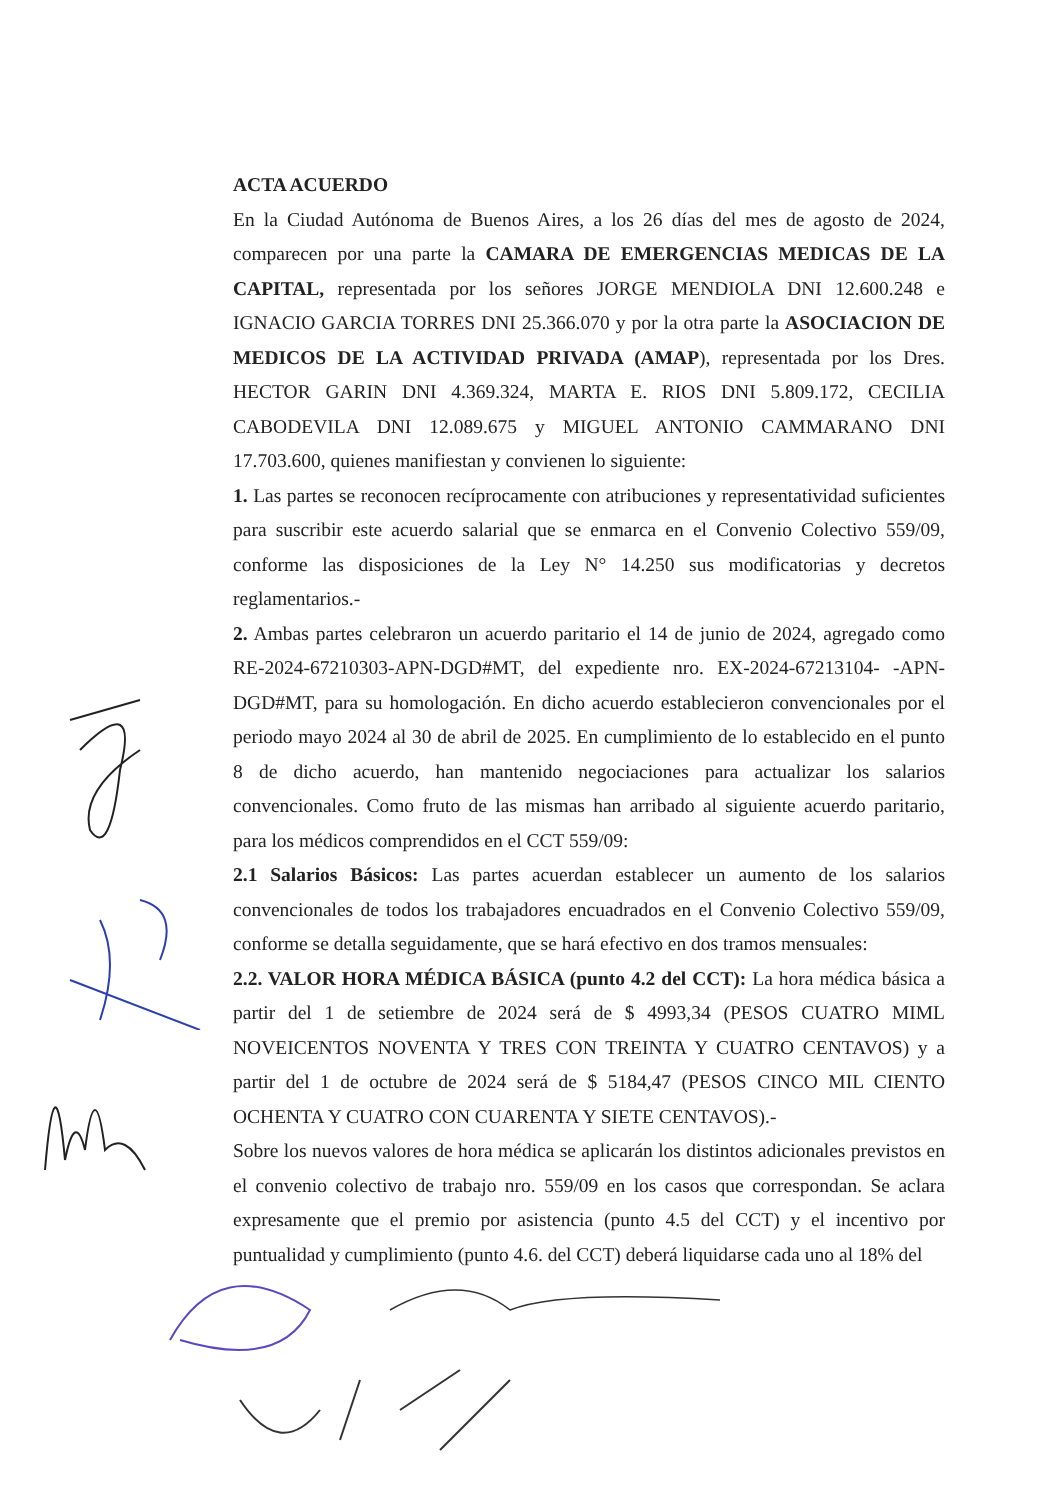ACTA ACUERDO
En la Ciudad Autónoma de Buenos Aires, a los 26 días del mes de agosto de 2024, comparecen por una parte la CAMARA DE EMERGENCIAS MEDICAS DE LA CAPITAL, representada por los señores JORGE MENDIOLA DNI 12.600.248 e IGNACIO GARCIA TORRES DNI 25.366.070 y por la otra parte la ASOCIACION DE MEDICOS DE LA ACTIVIDAD PRIVADA (AMAP), representada por los Dres. HECTOR GARIN DNI 4.369.324, MARTA E. RIOS DNI 5.809.172, CECILIA CABODEVILA DNI 12.089.675 y MIGUEL ANTONIO CAMMARANO DNI 17.703.600, quienes manifiestan y convienen lo siguiente:
1. Las partes se reconocen recíprocamente con atribuciones y representatividad suficientes para suscribir este acuerdo salarial que se enmarca en el Convenio Colectivo 559/09, conforme las disposiciones de la Ley N° 14.250 sus modificatorias y decretos reglamentarios.-
2. Ambas partes celebraron un acuerdo paritario el 14 de junio de 2024, agregado como RE-2024-67210303-APN-DGD#MT, del expediente nro. EX-2024-67213104- -APN-DGD#MT, para su homologación. En dicho acuerdo establecieron convencionales por el periodo mayo 2024 al 30 de abril de 2025. En cumplimiento de lo establecido en el punto 8 de dicho acuerdo, han mantenido negociaciones para actualizar los salarios convencionales. Como fruto de las mismas han arribado al siguiente acuerdo paritario, para los médicos comprendidos en el CCT 559/09:
2.1 Salarios Básicos: Las partes acuerdan establecer un aumento de los salarios convencionales de todos los trabajadores encuadrados en el Convenio Colectivo 559/09, conforme se detalla seguidamente, que se hará efectivo en dos tramos mensuales:
2.2. VALOR HORA MÉDICA BÁSICA (punto 4.2 del CCT): La hora médica básica a partir del 1 de setiembre de 2024 será de $ 4993,34 (PESOS CUATRO MIML NOVEICENTOS NOVENTA Y TRES CON TREINTA Y CUATRO CENTAVOS) y a partir del 1 de octubre de 2024 será de $ 5184,47 (PESOS CINCO MIL CIENTO OCHENTA Y CUATRO CON CUARENTA Y SIETE CENTAVOS).-
Sobre los nuevos valores de hora médica se aplicarán los distintos adicionales previstos en el convenio colectivo de trabajo nro. 559/09 en los casos que correspondan. Se aclara expresamente que el premio por asistencia (punto 4.5 del CCT) y el incentivo por puntualidad y cumplimiento (punto 4.6. del CCT) deberá liquidarse cada uno al 18% del